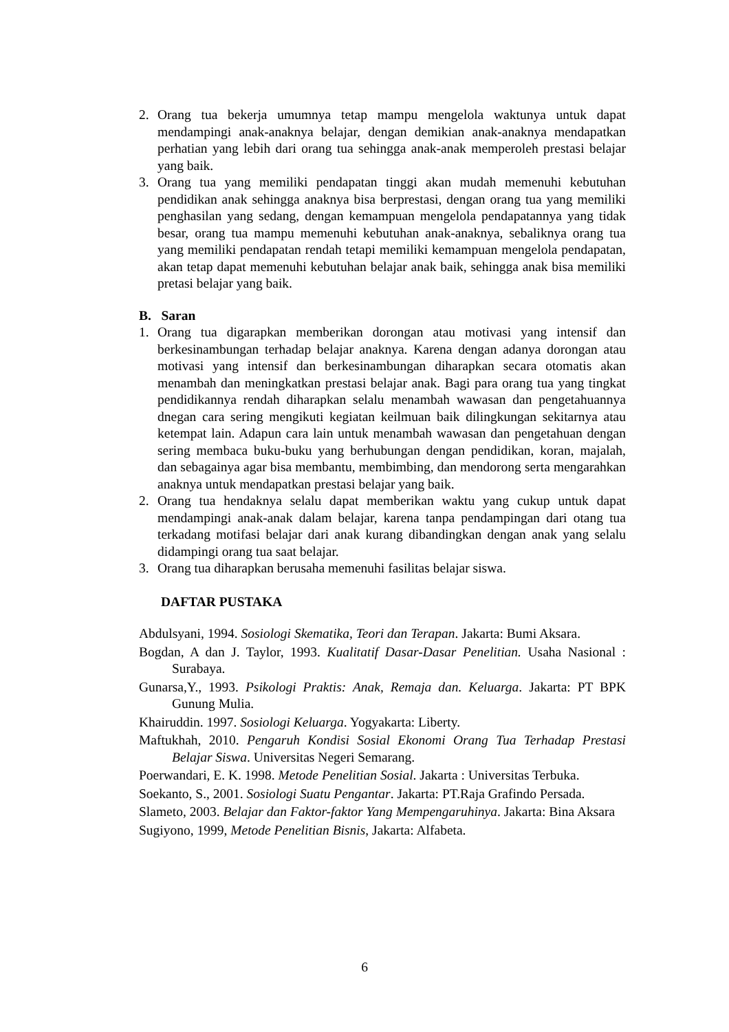2. Orang tua bekerja umumnya tetap mampu mengelola waktunya untuk dapat mendampingi anak-anaknya belajar, dengan demikian anak-anaknya mendapatkan perhatian yang lebih dari orang tua sehingga anak-anak memperoleh prestasi belajar yang baik.
3. Orang tua yang memiliki pendapatan tinggi akan mudah memenuhi kebutuhan pendidikan anak sehingga anaknya bisa berprestasi, dengan orang tua yang memiliki penghasilan yang sedang, dengan kemampuan mengelola pendapatannya yang tidak besar, orang tua mampu memenuhi kebutuhan anak-anaknya, sebaliknya orang tua yang memiliki pendapatan rendah tetapi memiliki kemampuan mengelola pendapatan, akan tetap dapat memenuhi kebutuhan belajar anak baik, sehingga anak bisa memiliki pretasi belajar yang baik.
B. Saran
1. Orang tua digarapkan memberikan dorongan atau motivasi yang intensif dan berkesinambungan terhadap belajar anaknya. Karena dengan adanya dorongan atau motivasi yang intensif dan berkesinambungan diharapkan secara otomatis akan menambah dan meningkatkan prestasi belajar anak. Bagi para orang tua yang tingkat pendidikannya rendah diharapkan selalu menambah wawasan dan pengetahuannya dnegan cara sering mengikuti kegiatan keilmuan baik dilingkungan sekitarnya atau ketempat lain. Adapun cara lain untuk menambah wawasan dan pengetahuan dengan sering membaca buku-buku yang berhubungan dengan pendidikan, koran, majalah, dan sebagainya agar bisa membantu, membimbing, dan mendorong serta mengarahkan anaknya untuk mendapatkan prestasi belajar yang baik.
2. Orang tua hendaknya selalu dapat memberikan waktu yang cukup untuk dapat mendampingi anak-anak dalam belajar, karena tanpa pendampingan dari otang tua terkadang motifasi belajar dari anak kurang dibandingkan dengan anak yang selalu didampingi orang tua saat belajar.
3. Orang tua diharapkan berusaha memenuhi fasilitas belajar siswa.
DAFTAR PUSTAKA
Abdulsyani, 1994. Sosiologi Skematika, Teori dan Terapan. Jakarta: Bumi Aksara.
Bogdan, A dan J. Taylor, 1993. Kualitatif Dasar-Dasar Penelitian. Usaha Nasional : Surabaya.
Gunarsa,Y., 1993. Psikologi Praktis: Anak, Remaja dan. Keluarga. Jakarta: PT BPK Gunung Mulia.
Khairuddin. 1997. Sosiologi Keluarga. Yogyakarta: Liberty.
Maftukhah, 2010. Pengaruh Kondisi Sosial Ekonomi Orang Tua Terhadap Prestasi Belajar Siswa. Universitas Negeri Semarang.
Poerwandari, E. K. 1998. Metode Penelitian Sosial. Jakarta : Universitas Terbuka.
Soekanto, S., 2001. Sosiologi Suatu Pengantar. Jakarta: PT.Raja Grafindo Persada.
Slameto, 2003. Belajar dan Faktor-faktor Yang Mempengaruhinya. Jakarta: Bina Aksara
Sugiyono, 1999, Metode Penelitian Bisnis, Jakarta: Alfabeta.
6